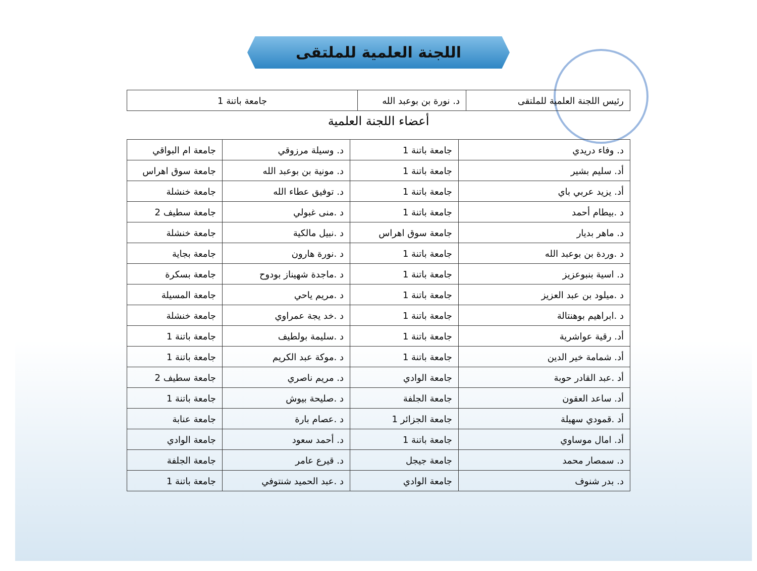اللجنة العلمية للملتقى
| رئيس اللجنة العلمية للملتقى | د. نورة بن بوعبد الله | جامعة باتنة 1 |
أعضاء اللجنة العلمية
| د. وفاء دريدي | جامعة باتنة 1 | د. وسيلة مرزوقي | جامعة ام البواقي |
| أد. سليم بشير | جامعة باتنة 1 | د. مونية بن بوعبد الله | جامعة سوق اهراس |
| أد. يزيد عربي باي | جامعة باتنة 1 | د. توفيق عطاء الله | جامعة خنشلة |
| د .بيطام أحمد | جامعة باتنة 1 | د .منى غبولي | جامعة سطيف 2 |
| د. ماهر بديار | جامعة سوق اهراس | د .نبيل مالكية | جامعة خنشلة |
| د .وردة بن بوعبد الله | جامعة باتنة 1 | د .نورة هارون | جامعة بجاية |
| د. اسية بنبوعزيز | جامعة باتنة 1 | د .ماجدة شهيناز بودوح | جامعة بسكرة |
| د .ميلود بن عبد العزيز | جامعة باتنة 1 | د .مريم ياحي | جامعة المسيلة |
| د .ابراهيم بوهنتالة | جامعة باتنة 1 | د .خد يجة عمراوي | جامعة خنشلة |
| أد. رقية عواشرية | جامعة باتنة 1 | د .سليمة بولطيف | جامعة باتنة 1 |
| أد. شمامة خير الدين | جامعة باتنة 1 | د .موكة عبد الكريم | جامعة باتنة 1 |
| أد .عبد القادر حوبة | جامعة الوادي | د. مريم ناصري | جامعة سطيف 2 |
| أد. ساعد العقون | جامعة الجلفة | د .صليحة بيوش | جامعة باتنة 1 |
| أد .قمودي سهيلة | جامعة الجزائر 1 | د .عصام بارة | جامعة عنابة |
| أد. امال موساوي | جامعة باتنة 1 | د. أحمد سعود | جامعة الوادي |
| د. سمصار محمد | جامعة جيجل | د. قيرع عامر | جامعة الجلفة |
| د. بدر شنوف | جامعة الوادي | د .عبد الحميد شنتوفي | جامعة باتنة 1 |